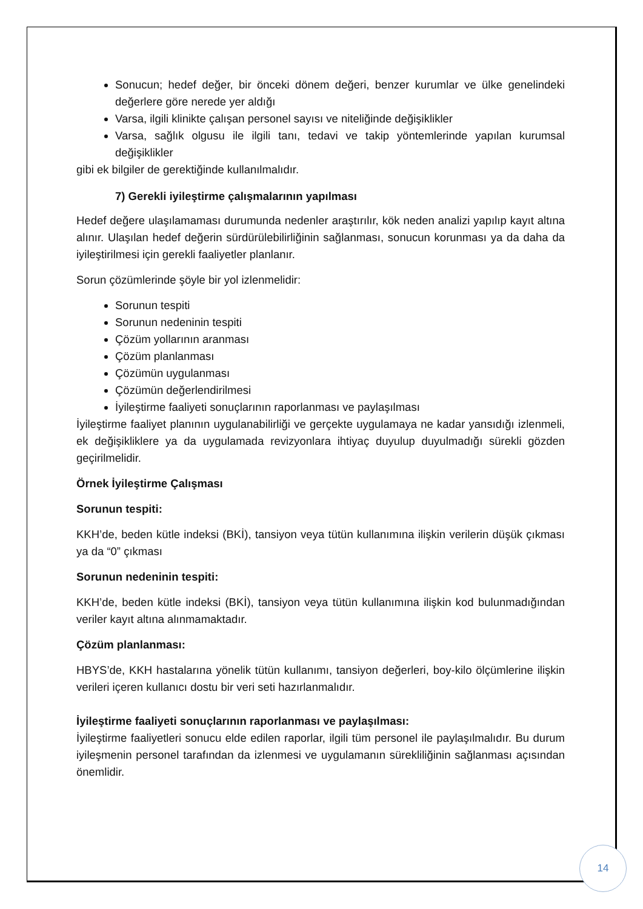Sonucun; hedef değer, bir önceki dönem değeri, benzer kurumlar ve ülke genelindeki değerlere göre nerede yer aldığı
Varsa, ilgili klinikte çalışan personel sayısı ve niteliğinde değişiklikler
Varsa, sağlık olgusu ile ilgili tanı, tedavi ve takip yöntemlerinde yapılan kurumsal değişiklikler
gibi ek bilgiler de gerektiğinde kullanılmalıdır.
7) Gerekli iyileştirme çalışmalarının yapılması
Hedef değere ulaşılamaması durumunda nedenler araştırılır, kök neden analizi yapılıp kayıt altına alınır. Ulaşılan hedef değerin sürdürülebilirliğinin sağlanması, sonucun korunması ya da daha da iyileştirilmesi için gerekli faaliyetler planlanır.
Sorun çözümlerinde şöyle bir yol izlenmelidir:
Sorunun tespiti
Sorunun nedeninin tespiti
Çözüm yollarının aranması
Çözüm planlanması
Çözümün uygulanması
Çözümün değerlendirilmesi
İyileştirme faaliyeti sonuçlarının raporlanması ve paylaşılması
İyileştirme faaliyet planının uygulanabilirliği ve gerçekte uygulamaya ne kadar yansıdığı izlenmeli, ek değişikliklere ya da uygulamada revizyonlara ihtiyaç duyulup duyulmadığı sürekli gözden geçirilmelidir.
Örnek İyileştirme Çalışması
Sorunun tespiti:
KKH’de, beden kütle indeksi (BKİ), tansiyon veya tütün kullanımına ilişkin verilerin düşük çıkması ya da “0” çıkması
Sorunun nedeninin tespiti:
KKH’de, beden kütle indeksi (BKİ), tansiyon veya tütün kullanımına ilişkin kod bulunmadığından veriler kayıt altına alınmamaktadır.
Çözüm planlanması:
HBYS’de, KKH hastalarına yönelik tütün kullanımı, tansiyon değerleri, boy-kilo ölçümlerine ilişkin verileri içeren kullanıcı dostu bir veri seti hazırlanmalıdır.
İyileştirme faaliyeti sonuçlarının raporlanması ve paylaşılması:
İyileştirme faaliyetleri sonucu elde edilen raporlar, ilgili tüm personel ile paylaşılmalıdır. Bu durum iyileşmenin personel tarafından da izlenmesi ve uygulamanın sürekliliğinin sağlanması açısından önemlidir.
14